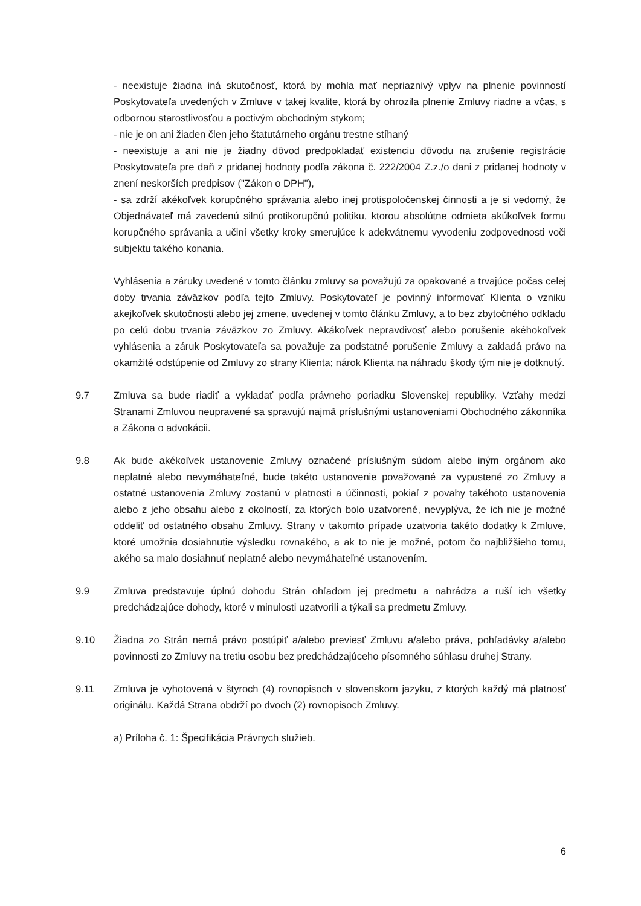- neexistuje žiadna iná skutočnosť, ktorá by mohla mať nepriaznivý vplyv na plnenie povinností Poskytovateľa uvedených v Zmluve v takej kvalite, ktorá by ohrozila plnenie Zmluvy riadne a včas, s odbornou starostlivosťou a poctivým obchodným stykom;
- nie je on ani žiaden člen jeho štatutárneho orgánu trestne stíhaný
- neexistuje a ani nie je žiadny dôvod predpokladať existenciu dôvodu na zrušenie registrácie Poskytovateľa pre daň z pridanej hodnoty podľa zákona č. 222/2004 Z.z./o dani z pridanej hodnoty v znení neskorších predpisov ("Zákon o DPH"),
- sa zdrží akékoľvek korupčného správania alebo inej protispoločenskej činnosti a je si vedomý, že Objednávateľ má zavedenú silnú protikorupčnú politiku, ktorou absolútne odmieta akúkoľvek formu korupčného správania a učiní všetky kroky smerujúce k adekvátnemu vyvodeniu zodpovednosti voči subjektu takého konania.
Vyhlásenia a záruky uvedené v tomto článku zmluvy sa považujú za opakované a trvajúce počas celej doby trvania záväzkov podľa tejto Zmluvy. Poskytovateľ je povinný informovať Klienta o vzniku akejkoľvek skutočnosti alebo jej zmene, uvedenej v tomto článku Zmluvy, a to bez zbytočného odkladu po celú dobu trvania záväzkov zo Zmluvy. Akákoľvek nepravdivosť alebo porušenie akéhokoľvek vyhlásenia a záruk Poskytovateľa sa považuje za podstatné porušenie Zmluvy a zakladá právo na okamžité odstúpenie od Zmluvy zo strany Klienta; nárok Klienta na náhradu škody tým nie je dotknutý.
9.7 Zmluva sa bude riadiť a vykladať podľa právneho poriadku Slovenskej republiky. Vzťahy medzi Stranami Zmluvou neupravené sa spravujú najmä príslušnými ustanoveniami Obchodného zákonníka a Zákona o advokácii.
9.8 Ak bude akékoľvek ustanovenie Zmluvy označené príslušným súdom alebo iným orgánom ako neplatné alebo nevymáhateľné, bude takéto ustanovenie považované za vypustené zo Zmluvy a ostatné ustanovenia Zmluvy zostanú v platnosti a účinnosti, pokiaľ z povahy takéhoto ustanovenia alebo z jeho obsahu alebo z okolností, za ktorých bolo uzatvorené, nevyplýva, že ich nie je možné oddeliť od ostatného obsahu Zmluvy. Strany v takomto prípade uzatvoria takéto dodatky k Zmluve, ktoré umožnia dosiahnutie výsledku rovnakého, a ak to nie je možné, potom čo najbližšieho tomu, akého sa malo dosiahnuť neplatné alebo nevymáhateľné ustanovením.
9.9 Zmluva predstavuje úplnú dohodu Strán ohľadom jej predmetu a nahrádza a ruší ich všetky predchádzajúce dohody, ktoré v minulosti uzatvorili a týkali sa predmetu Zmluvy.
9.10 Žiadna zo Strán nemá právo postúpiť a/alebo previesť Zmluvu a/alebo práva, pohľadávky a/alebo povinnosti zo Zmluvy na tretiu osobu bez predchádzajúceho písomného súhlasu druhej Strany.
9.11 Zmluva je vyhotovená v štyroch (4) rovnopisoch v slovenskom jazyku, z ktorých každý má platnosť originálu. Každá Strana obdrží po dvoch (2) rovnopisoch Zmluvy.
a) Príloha č. 1: Špecifikácia Právnych služieb.
6